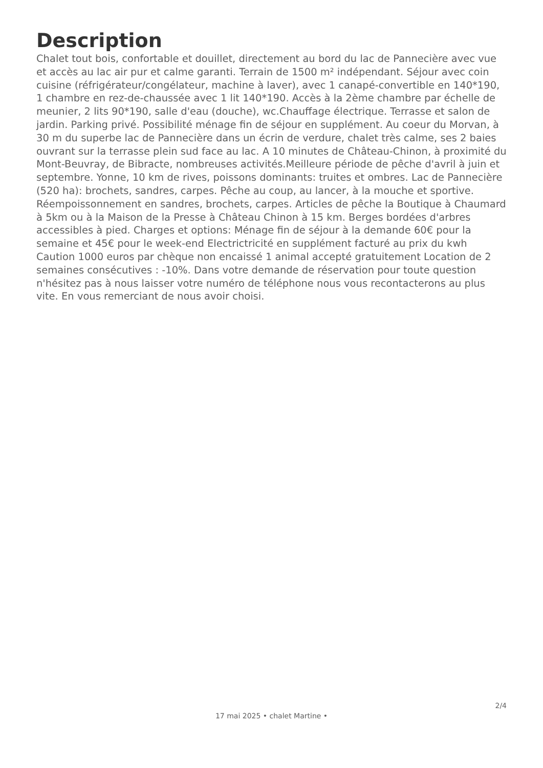Description
Chalet tout bois, confortable et douillet, directement au bord du lac de Pannecière avec vue et accès au lac air pur et calme garanti. Terrain de 1500 m² indépendant. Séjour avec coin cuisine (réfrigérateur/congélateur, machine à laver), avec 1 canapé-convertible en 140*190, 1 chambre en rez-de-chaussée avec 1 lit 140*190. Accès à la 2ème chambre par échelle de meunier, 2 lits 90*190, salle d'eau (douche), wc.Chauffage électrique. Terrasse et salon de jardin. Parking privé. Possibilité ménage fin de séjour en supplément. Au coeur du Morvan, à 30 m du superbe lac de Pannecière dans un écrin de verdure, chalet très calme, ses 2 baies ouvrant sur la terrasse plein sud face au lac. A 10 minutes de Château-Chinon, à proximité du Mont-Beuvray, de Bibracte, nombreuses activités.Meilleure période de pêche d'avril à juin et septembre. Yonne, 10 km de rives, poissons dominants: truites et ombres. Lac de Pannecière (520 ha): brochets, sandres, carpes. Pêche au coup, au lancer, à la mouche et sportive. Réempoissonnement en sandres, brochets, carpes. Articles de pêche la Boutique à Chaumard à 5km ou à la Maison de la Presse à Château Chinon à 15 km. Berges bordées d'arbres accessibles à pied. Charges et options: Ménage fin de séjour à la demande 60€ pour la semaine et 45€ pour le week-end Electrictricité en supplément facturé au prix du kwh Caution 1000 euros par chèque non encaissé 1 animal accepté gratuitement Location de 2 semaines consécutives : -10%. Dans votre demande de réservation pour toute question n'hésitez pas à nous laisser votre numéro de téléphone nous vous recontacterons au plus vite. En vous remerciant de nous avoir choisi.
2/4
17 mai 2025 • chalet Martine •